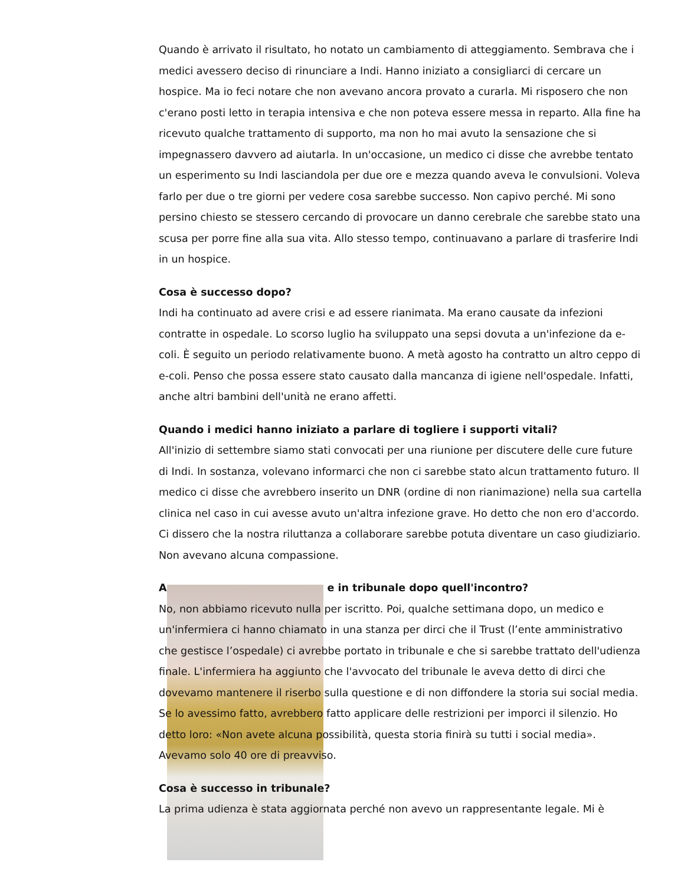Quando è arrivato il risultato, ho notato un cambiamento di atteggiamento. Sembrava che i medici avessero deciso di rinunciare a Indi. Hanno iniziato a consigliarci di cercare un hospice. Ma io feci notare che non avevano ancora provato a curarla. Mi risposero che non c'erano posti letto in terapia intensiva e che non poteva essere messa in reparto. Alla fine ha ricevuto qualche trattamento di supporto, ma non ho mai avuto la sensazione che si impegnassero davvero ad aiutarla. In un'occasione, un medico ci disse che avrebbe tentato un esperimento su Indi lasciandola per due ore e mezza quando aveva le convulsioni. Voleva farlo per due o tre giorni per vedere cosa sarebbe successo. Non capivo perché. Mi sono persino chiesto se stessero cercando di provocare un danno cerebrale che sarebbe stato una scusa per porre fine alla sua vita. Allo stesso tempo, continuavano a parlare di trasferire Indi in un hospice.
Cosa è successo dopo?
Indi ha continuato ad avere crisi e ad essere rianimata. Ma erano causate da infezioni contratte in ospedale. Lo scorso luglio ha sviluppato una sepsi dovuta a un'infezione da e-coli. È seguito un periodo relativamente buono. A metà agosto ha contratto un altro ceppo di e-coli. Penso che possa essere stato causato dalla mancanza di igiene nell'ospedale. Infatti, anche altri bambini dell'unità ne erano affetti.
Quando i medici hanno iniziato a parlare di togliere i supporti vitali?
All'inizio di settembre siamo stati convocati per una riunione per discutere delle cure future di Indi. In sostanza, volevano informarci che non ci sarebbe stato alcun trattamento futuro. Il medico ci disse che avrebbero inserito un DNR (ordine di non rianimazione) nella sua cartella clinica nel caso in cui avesse avuto un'altra infezione grave. Ho detto che non ero d'accordo. Ci dissero che la nostra riluttanza a collaborare sarebbe potuta diventare un caso giudiziario. Non avevano alcuna compassione.
A e in tribunale dopo quell'incontro?
No, non abbiamo ricevuto nulla per iscritto. Poi, qualche settimana dopo, un medico e un'infermiera ci hanno chiamato in una stanza per dirci che il Trust (l’ente amministrativo che gestisce l’ospedale) ci avrebbe portato in tribunale e che si sarebbe trattato dell'udienza finale. L'infermiera ha aggiunto che l'avvocato del tribunale le aveva detto di dirci che dovevamo mantenere il riserbo sulla questione e di non diffondere la storia sui social media. Se lo avessimo fatto, avrebbero fatto applicare delle restrizioni per imporci il silenzio. Ho detto loro: «Non avete alcuna possibilità, questa storia finirà su tutti i social media». Avevamo solo 40 ore di preavviso.
Cosa è successo in tribunale?
La prima udienza è stata aggiornata perché non avevo un rappresentante legale. Mi è